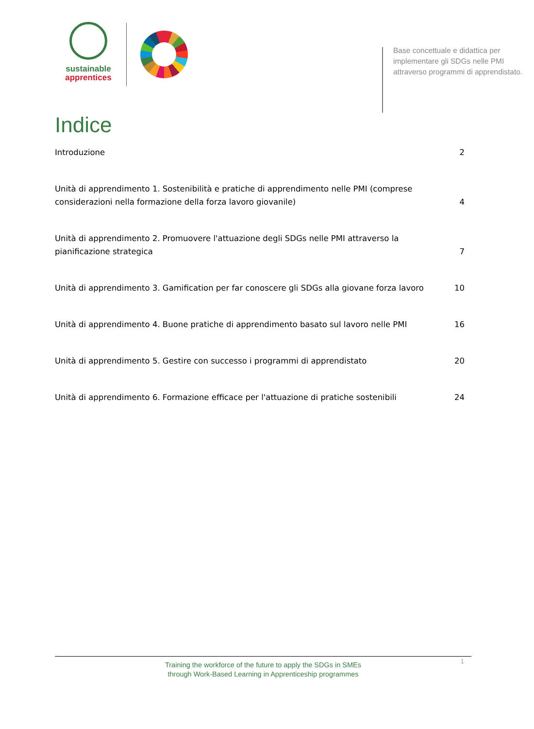sustainable
apprentices
Base concettuale e didattica per implementare gli SDGs nelle PMI attraverso programmi di apprendistato.
Indice
Introduzione 2
Unità di apprendimento 1. Sostenibilità e pratiche di apprendimento nelle PMI (comprese considerazioni nella formazione della forza lavoro giovanile) 4
Unità di apprendimento 2. Promuovere l'attuazione degli SDGs nelle PMI attraverso la pianificazione strategica 7
Unità di apprendimento 3. Gamification per far conoscere gli SDGs alla giovane forza lavoro 10
Unità di apprendimento 4. Buone pratiche di apprendimento basato sul lavoro nelle PMI 16
Unità di apprendimento 5. Gestire con successo i programmi di apprendistato 20
Unità di apprendimento 6. Formazione efficace per l'attuazione di pratiche sostenibili 24
1
Training the workforce of the future to apply the SDGs in SMEs
through Work-Based Learning in Apprenticeship programmes